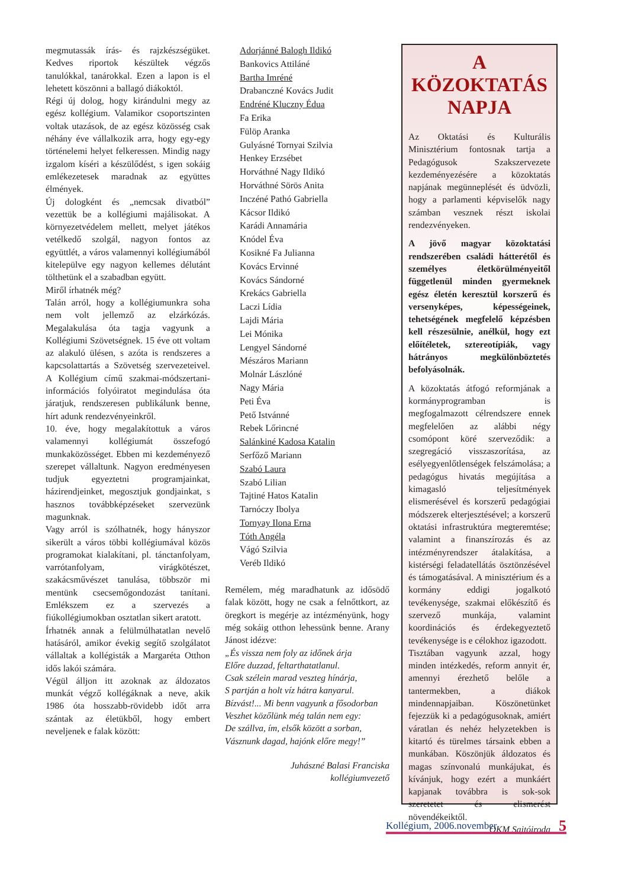megmutassák írás- és rajzkészségüket. Kedves riportok készültek végzős tanulókkal, tanárokkal. Ezen a lapon is el lehetett köszönni a ballagó diákoktól.
Régi új dolog, hogy kirándulni megy az egész kollégium. Valamikor csoportszinten voltak utazások, de az egész közösség csak néhány éve vállalkozik arra, hogy egy-egy történelemi helyet felkeressen. Mindig nagy izgalom kíséri a készülődést, s igen sokáig emlékezetesek maradnak az együttes élmények.
Új dologként és „nemcsak divatból” vezettük be a kollégiumi majálisokat. A környezetvédelem mellett, melyet játékos vetélkedő szolgál, nagyon fontos az együttlét, a város valamennyi kollégiumából kitelepülve egy nagyon kellemes délutánt tölthetünk el a szabadban együtt.
Miről írhatnék még?
Talán arról, hogy a kollégiumunkra soha nem volt jellemző az elzárkózás. Megalakulása óta tagja vagyunk a Kollégiumi Szövetségnek. 15 éve ott voltam az alakuló ülésen, s azóta is rendszeres a kapcsolattartás a Szövetség szervezeteivel. A Kollégium című szakmai-módszertani-információs folyóiratot megindulása óta járatjuk, rendszeresen publikálunk benne, hírt adunk rendezvényeinkről.
10. éve, hogy megalakítottuk a város valamennyi kollégiumát összefogó munkaközösséget. Ebben mi kezdeményező szerepet vállaltunk. Nagyon eredményesen tudjuk egyeztetni programjainkat, házirendjeinket, megosztjuk gondjainkat, s hasznos továbbképzéseket szervezünk magunknak.
Vagy arról is szólhatnék, hogy hányszor sikerült a város többi kollégiumával közös programokat kialakítani, pl. tánctanfolyam, varrótanfolyam, virágkötészet, szakácsművészet tanulása, többször mi mentünk csecsemőgondozást tanítani. Emlékszem ez a szervezés a fiúkollégiumokban osztatlan sikert aratott.
Írhatnék annak a felülmúlhatatlan nevelő hatásáról, amikor évekig segítő szolgálatot vállaltak a kollégisták a Margaréta Otthon idős lakói számára.
Végül álljon itt azoknak az áldozatos munkát végző kollégáknak a neve, akik 1986 óta hosszabb-rövidebb időt arra szántak az életükből, hogy embert neveljenek e falak között:
Adorjánné Balogh Ildikó
Bankovics Attiláné
Bartha Imréné
Drabanczné Kovács Judit
Endréné Kluczny Édua
Fa Erika
Fülöp Aranka
Gulyásné Tornyai Szilvia
Henkey Erzsébet
Horváthné Nagy Ildikó
Horváthné Sörös Anita
Inczéné Pathó Gabriella
Kácsor Ildikó
Karádi Annamária
Knódel Éva
Kosikné Fa Julianna
Kovács Ervinné
Kovács Sándorné
Krekács Gabriella
Laczi Lídia
Lajdi Mária
Lei Mónika
Lengyel Sándorné
Mészáros Mariann
Molnár Lászlóné
Nagy Mária
Peti Éva
Pető Istvánné
Rebek Lőrincné
Salánkiné Kadosa Katalin
Serfőző Mariann
Szabó Laura
Szabó Lilian
Tajtiné Hatos Katalin
Tarnóczy Ibolya
Tornyay Ilona Erna
Tóth Angéla
Vágó Szilvia
Veréb Ildikó
Remélem, még maradhatunk az idősödő falak között, hogy ne csak a felnőttkort, az öregkort is megérje az intézményünk, hogy még sokáig otthon lehessünk benne. Arany Jánost idézve:
„És vissza nem foly az időnek árja
Előre duzzad, feltarthatatlanul.
Csak szélein marad veszteg hínárja,
S partján a holt víz hátra kanyarul.
Bízvást!... Mi benn vagyunk a fősodorban
Veszhet közőlünk még talán nem egy:
De szállva, ím, elsők között a sorban,
Vásznunk dagad, hajónk előre megy!”
Juhászné Balasi Franciska
kollégiumvezető
A KÖZOKTATÁS NAPJA
Az Oktatási és Kulturális Minisztérium fontosnak tartja a Pedagógusok Szakszervezete kezdeményezésére a közoktatás napjának megünneplését és üdvözli, hogy a parlamenti képviselők nagy számban vesznek részt iskolai rendezvényeken.
A jövő magyar közoktatási rendszerében családi hátterétől és személyes életkörülményeitől függetlenül minden gyermeknek egész életén keresztül korszerű és versenyképes, képességeinek, tehetségének megfelelő képzésben kell részesülnie, anélkül, hogy ezt előítéletek, sztereotípiák, vagy hátrányos megkülönböztetés befolyásolnák.
A közoktatás átfogó reformjának a kormányprogramban is megfogalmazott célrendszere ennek megfelelően az alábbi négy csomópont köré szerveződik: a szegregáció visszaszorítása, az esélyegyenlőtlenségek felszámolása; a pedagógus hivatás megújítása a kimagasló teljesítmények elismerésével és korszerű pedagógiai módszerek elterjesztésével; a korszerű oktatási infrastruktúra megteremtése; valamint a finanszírozás és az intézményrendszer átalakítása, a kistérségi feladatellátás ösztönzésével és támogatásával. A minisztérium és a kormány eddigi jogalkotó tevékenysége, szakmai előkészítő és szervező munkája, valamint koordinációs és érdekegyeztető tevékenysége is e célokhoz igazodott.
Tisztában vagyunk azzal, hogy minden intézkedés, reform annyit ér, amennyi érezhető belőle a tantermekben, a diákok mindennapjaiban. Köszönetünket fejezzük ki a pedagógusoknak, amiért váratlan és nehéz helyzetekben is kitartó és türelmes társaink ebben a munkában. Köszönjük áldozatos és magas színvonalú munkájukat, és kívánjuk, hogy ezért a munkáért kapjanak továbbra is sok-sok szeretetet és elismerést növendékeiktől.
OKM Sajtóiroda
Kollégium, 2006.november 5